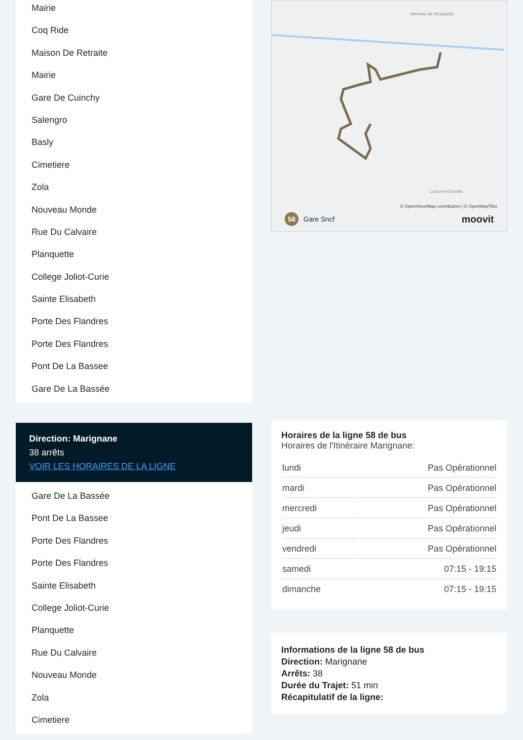Mairie
Coq Ride
Maison De Retraite
Mairie
Gare De Cuinchy
Salengro
Basly
Cimetiere
Zola
Nouveau Monde
Rue Du Calvaire
Planquette
College Joliot-Curie
Sainte Elisabeth
Porte Des Flandres
Porte Des Flandres
Pont De La Bassee
Gare De La Bassée
Direction: Marignane
38 arrêts
VOIR LES HORAIRES DE LA LIGNE
Gare De La Bassée
Pont De La Bassee
Porte Des Flandres
Porte Des Flandres
Sainte Elisabeth
College Joliot-Curie
Planquette
Rue Du Calvaire
Nouveau Monde
Zola
Cimetiere
Hameau de Beaupuits
Loos-en-Gohelle
© OpenStreetMap contributors | © OpenMapTiles
58 Gare Sncf moovit
Horaires de la ligne 58 de bus
Horaires de l'Itinéraire Marignane:
| lundi | Pas Opérationnel |
| mardi | Pas Opérationnel |
| mercredi | Pas Opérationnel |
| jeudi | Pas Opérationnel |
| vendredi | Pas Opérationnel |
| samedi | 07:15 - 19:15 |
| dimanche | 07:15 - 19:15 |
Informations de la ligne 58 de bus
Direction: Marignane
Arrêts: 38
Durée du Trajet: 51 min
Récapitulatif de la ligne: